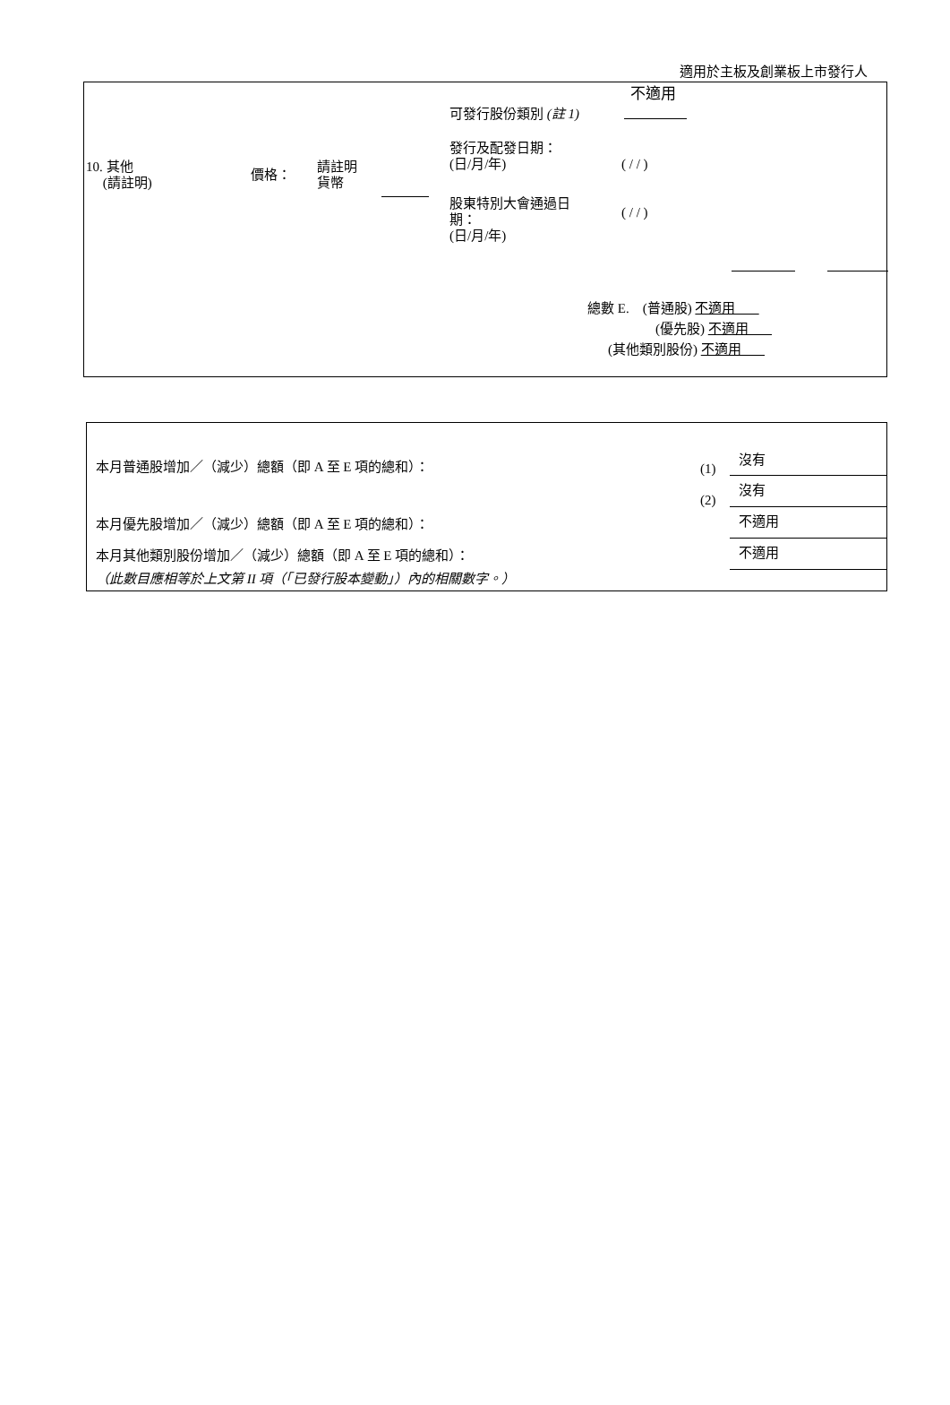適用於主板及創業板上市發行人
不適用
可發行股份類別 (註 1)
發行及配發日期：
(日/月/年)
( / / )
10. 其他
(請註明)
價格：
請註明
貨幣
股東特別大會通過日
期：
(日/月/年)
( / / )
總數 E. (普通股) 不適用
(優先股) 不適用
(其他類別股份) 不適用
本月普通股增加／（減少）總額（即 A 至 E 項的總和）： (1)
沒有
(2)
沒有
本月優先股增加／（減少）總額（即 A 至 E 項的總和）： 不適用
本月其他類別股份增加／（減少）總額（即 A 至 E 項的總和）： 不適用
（此數目應相等於上文第 II 項（「已發行股本變動」）內的相關數字。）